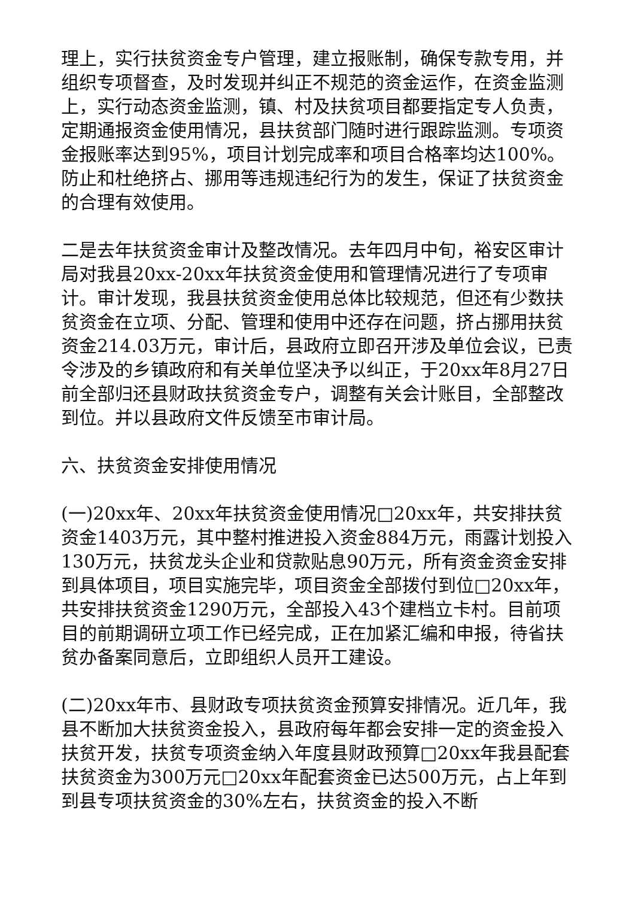理上，实行扶贫资金专户管理，建立报账制，确保专款专用，并组织专项督查，及时发现并纠正不规范的资金运作，在资金监测上，实行动态资金监测，镇、村及扶贫项目都要指定专人负责，定期通报资金使用情况，县扶贫部门随时进行跟踪监测。专项资金报账率达到95%，项目计划完成率和项目合格率均达100%。防止和杜绝挤占、挪用等违规违纪行为的发生，保证了扶贫资金的合理有效使用。
二是去年扶贫资金审计及整改情况。去年四月中旬，裕安区审计局对我县20xx-20xx年扶贫资金使用和管理情况进行了专项审计。审计发现，我县扶贫资金使用总体比较规范，但还有少数扶贫资金在立项、分配、管理和使用中还存在问题，挤占挪用扶贫资金214.03万元，审计后，县政府立即召开涉及单位会议，已责令涉及的乡镇政府和有关单位坚决予以纠正，于20xx年8月27日前全部归还县财政扶贫资金专户，调整有关会计账目，全部整改到位。并以县政府文件反馈至市审计局。
六、扶贫资金安排使用情况
(一)20xx年、20xx年扶贫资金使用情况□20xx年，共安排扶贫资金1403万元，其中整村推进投入资金884万元，雨露计划投入130万元，扶贫龙头企业和贷款贴息90万元，所有资金资金安排到具体项目，项目实施完毕，项目资金全部拨付到位□20xx年，共安排扶贫资金1290万元，全部投入43个建档立卡村。目前项目的前期调研立项工作已经完成，正在加紧汇编和申报，待省扶贫办备案同意后，立即组织人员开工建设。
(二)20xx年市、县财政专项扶贫资金预算安排情况。近几年，我县不断加大扶贫资金投入，县政府每年都会安排一定的资金投入扶贫开发，扶贫专项资金纳入年度县财政预算□20xx年我县配套扶贫资金为300万元□20xx年配套资金已达500万元，占上年到到县专项扶贫资金的30%左右，扶贫资金的投入不断